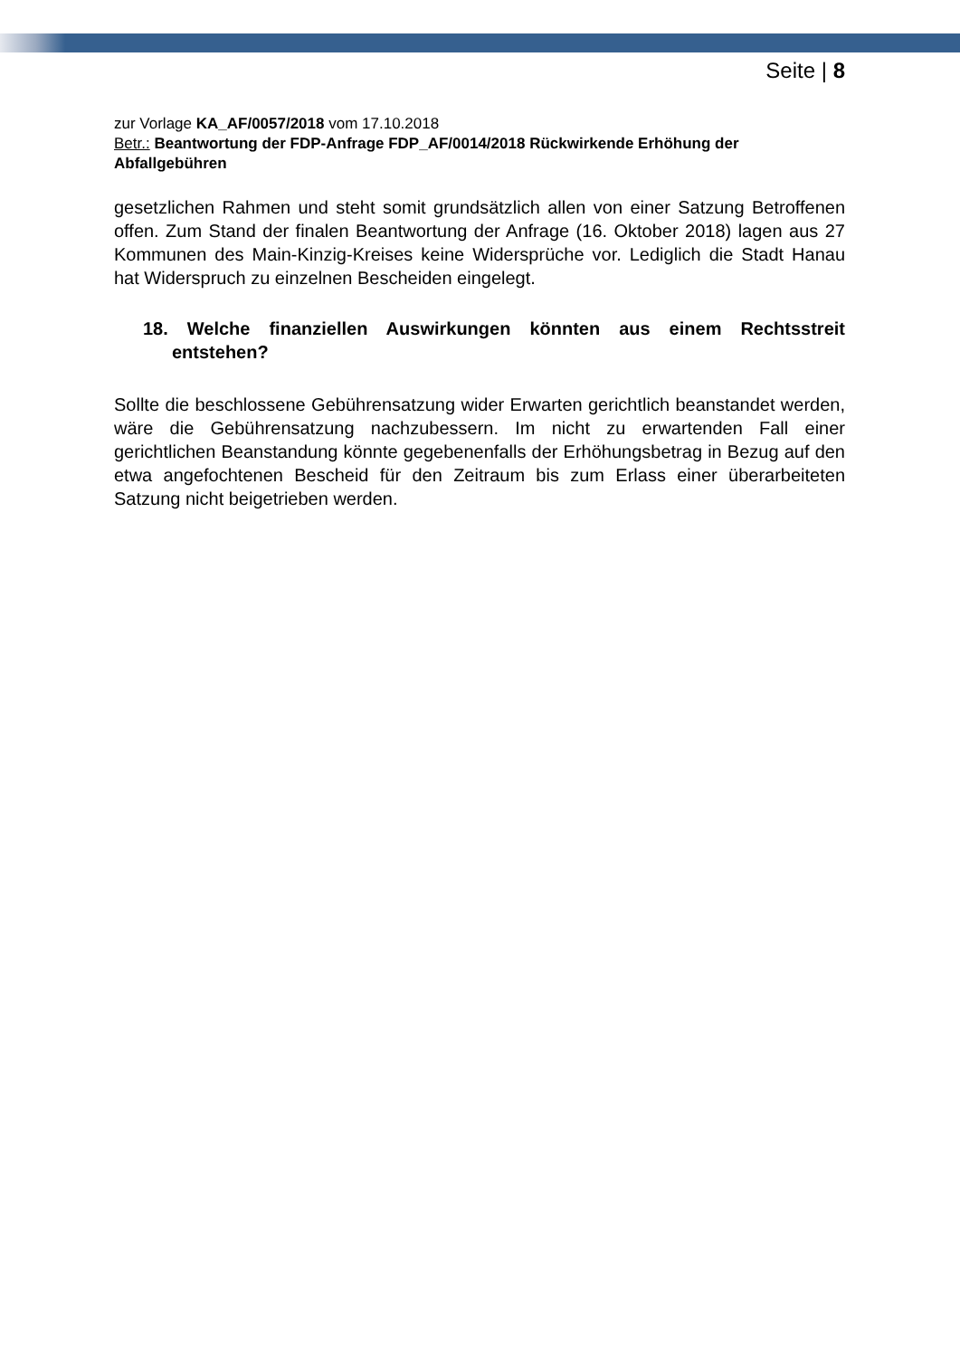Seite | 8
zur Vorlage KA_AF/0057/2018 vom 17.10.2018
Betr.: Beantwortung der FDP-Anfrage FDP_AF/0014/2018 Rückwirkende Erhöhung der Abfallgebühren
gesetzlichen Rahmen und steht somit grundsätzlich allen von einer Satzung Betroffenen offen. Zum Stand der finalen Beantwortung der Anfrage (16. Oktober 2018) lagen aus 27 Kommunen des Main-Kinzig-Kreises keine Widersprüche vor. Lediglich die Stadt Hanau hat Widerspruch zu einzelnen Bescheiden eingelegt.
18. Welche finanziellen Auswirkungen könnten aus einem Rechtsstreit entstehen?
Sollte die beschlossene Gebührensatzung wider Erwarten gerichtlich beanstandet werden, wäre die Gebührensatzung nachzubessern. Im nicht zu erwartenden Fall einer gerichtlichen Beanstandung könnte gegebenenfalls der Erhöhungsbetrag in Bezug auf den etwa angefochtenen Bescheid für den Zeitraum bis zum Erlass einer überarbeiteten Satzung nicht beigetrieben werden.